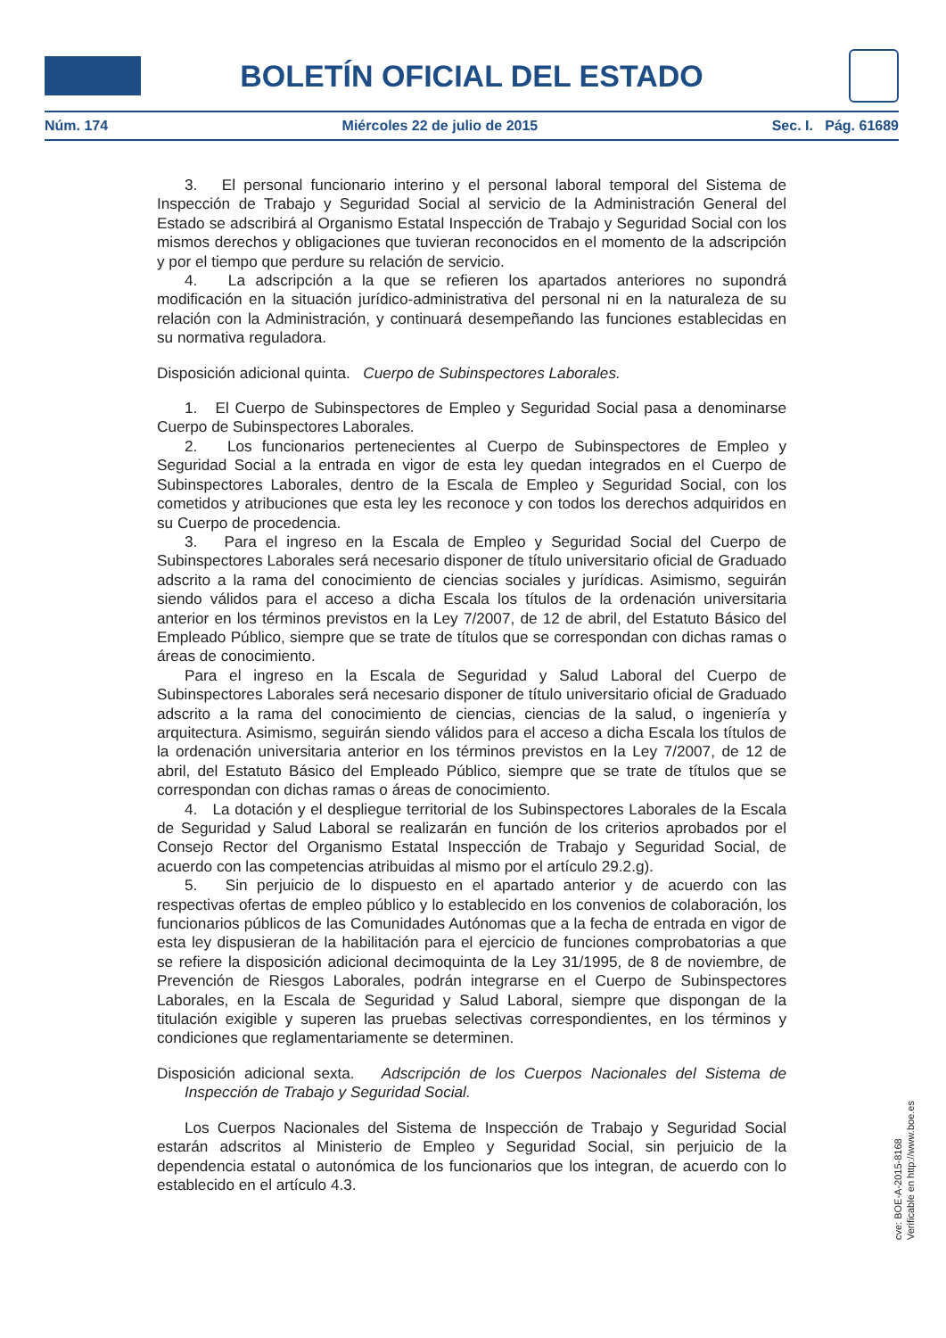BOLETÍN OFICIAL DEL ESTADO
Núm. 174 Miércoles 22 de julio de 2015 Sec. I. Pág. 61689
3. El personal funcionario interino y el personal laboral temporal del Sistema de Inspección de Trabajo y Seguridad Social al servicio de la Administración General del Estado se adscribirá al Organismo Estatal Inspección de Trabajo y Seguridad Social con los mismos derechos y obligaciones que tuvieran reconocidos en el momento de la adscripción y por el tiempo que perdure su relación de servicio.
4. La adscripción a la que se refieren los apartados anteriores no supondrá modificación en la situación jurídico-administrativa del personal ni en la naturaleza de su relación con la Administración, y continuará desempeñando las funciones establecidas en su normativa reguladora.
Disposición adicional quinta. Cuerpo de Subinspectores Laborales.
1. El Cuerpo de Subinspectores de Empleo y Seguridad Social pasa a denominarse Cuerpo de Subinspectores Laborales.
2. Los funcionarios pertenecientes al Cuerpo de Subinspectores de Empleo y Seguridad Social a la entrada en vigor de esta ley quedan integrados en el Cuerpo de Subinspectores Laborales, dentro de la Escala de Empleo y Seguridad Social, con los cometidos y atribuciones que esta ley les reconoce y con todos los derechos adquiridos en su Cuerpo de procedencia.
3. Para el ingreso en la Escala de Empleo y Seguridad Social del Cuerpo de Subinspectores Laborales será necesario disponer de título universitario oficial de Graduado adscrito a la rama del conocimiento de ciencias sociales y jurídicas. Asimismo, seguirán siendo válidos para el acceso a dicha Escala los títulos de la ordenación universitaria anterior en los términos previstos en la Ley 7/2007, de 12 de abril, del Estatuto Básico del Empleado Público, siempre que se trate de títulos que se correspondan con dichas ramas o áreas de conocimiento.
Para el ingreso en la Escala de Seguridad y Salud Laboral del Cuerpo de Subinspectores Laborales será necesario disponer de título universitario oficial de Graduado adscrito a la rama del conocimiento de ciencias, ciencias de la salud, o ingeniería y arquitectura. Asimismo, seguirán siendo válidos para el acceso a dicha Escala los títulos de la ordenación universitaria anterior en los términos previstos en la Ley 7/2007, de 12 de abril, del Estatuto Básico del Empleado Público, siempre que se trate de títulos que se correspondan con dichas ramas o áreas de conocimiento.
4. La dotación y el despliegue territorial de los Subinspectores Laborales de la Escala de Seguridad y Salud Laboral se realizarán en función de los criterios aprobados por el Consejo Rector del Organismo Estatal Inspección de Trabajo y Seguridad Social, de acuerdo con las competencias atribuidas al mismo por el artículo 29.2.g).
5. Sin perjuicio de lo dispuesto en el apartado anterior y de acuerdo con las respectivas ofertas de empleo público y lo establecido en los convenios de colaboración, los funcionarios públicos de las Comunidades Autónomas que a la fecha de entrada en vigor de esta ley dispusieran de la habilitación para el ejercicio de funciones comprobatorias a que se refiere la disposición adicional decimoquinta de la Ley 31/1995, de 8 de noviembre, de Prevención de Riesgos Laborales, podrán integrarse en el Cuerpo de Subinspectores Laborales, en la Escala de Seguridad y Salud Laboral, siempre que dispongan de la titulación exigible y superen las pruebas selectivas correspondientes, en los términos y condiciones que reglamentariamente se determinen.
Disposición adicional sexta. Adscripción de los Cuerpos Nacionales del Sistema de Inspección de Trabajo y Seguridad Social.
Los Cuerpos Nacionales del Sistema de Inspección de Trabajo y Seguridad Social estarán adscritos al Ministerio de Empleo y Seguridad Social, sin perjuicio de la dependencia estatal o autonómica de los funcionarios que los integran, de acuerdo con lo establecido en el artículo 4.3.
cve: BOE-A-2015-8168
Verificable en http://www.boe.es